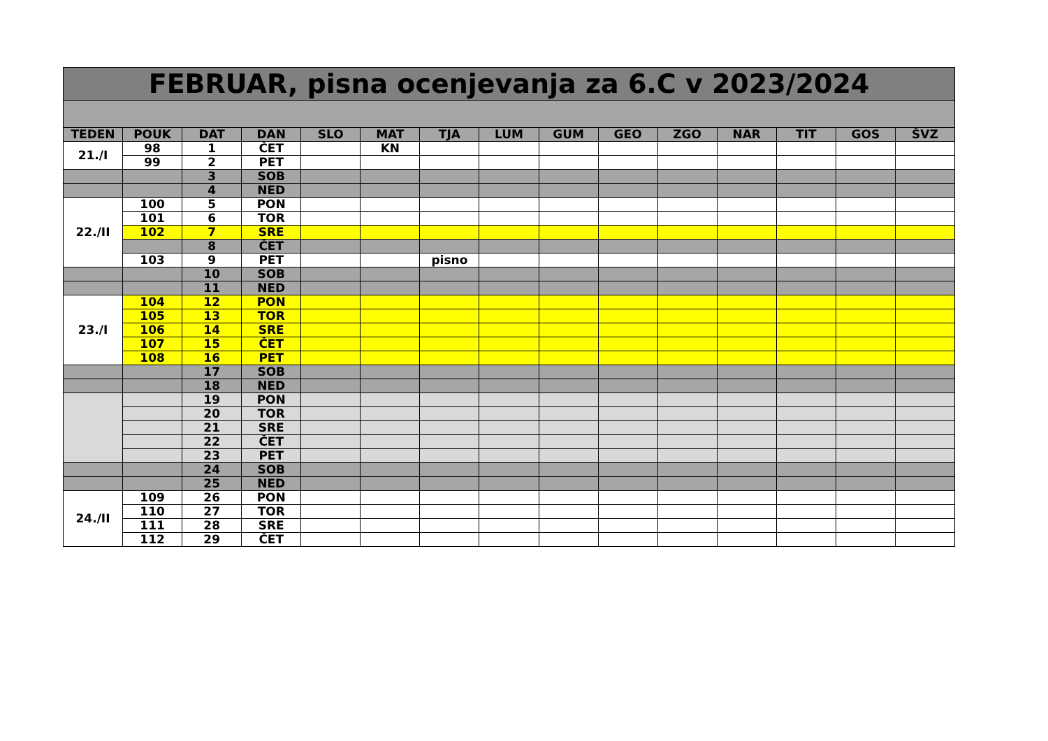| FEBRUAR, pisna ocenjevanja za 6.C v 2023/2024 | | | | | | | | | | | | | | |
| TEDEN | POUK | DAT | DAN | SLO | MAT | TJA | LUM | GUM | GEO | ZGO | NAR | TIT | GOS | ŠVZ |
| 21./I | 98 | 1 | ČET | | KN | | | | | | | | | |
| | 99 | 2 | PET | | | | | | | | | | | |
| | | 3 | SOB | | | | | | | | | | | |
| | | 4 | NED | | | | | | | | | | | |
| 22./II | 100 | 5 | PON | | | | | | | | | | | |
| | 101 | 6 | TOR | | | | | | | | | | | |
| | 102 | 7 | SRE | | | | | | | | | | | |
| | | 8 | ČET | | | | | | | | | | | |
| | 103 | 9 | PET | | | pisno | | | | | | | | |
| | | 10 | SOB | | | | | | | | | | | |
| | | 11 | NED | | | | | | | | | | | |
| 23./I | 104 | 12 | PON | | | | | | | | | | | |
| | 105 | 13 | TOR | | | | | | | | | | | |
| | 106 | 14 | SRE | | | | | | | | | | | |
| | 107 | 15 | ČET | | | | | | | | | | | |
| | 108 | 16 | PET | | | | | | | | | | | |
| | | 17 | SOB | | | | | | | | | | | |
| | | 18 | NED | | | | | | | | | | | |
| | | 19 | PON | | | | | | | | | | | |
| | | 20 | TOR | | | | | | | | | | | |
| | | 21 | SRE | | | | | | | | | | | |
| | | 22 | ČET | | | | | | | | | | | |
| | | 23 | PET | | | | | | | | | | | |
| | | 24 | SOB | | | | | | | | | | | |
| | | 25 | NED | | | | | | | | | | | |
| 24./II | 109 | 26 | PON | | | | | | | | | | | |
| | 110 | 27 | TOR | | | | | | | | | | | |
| | 111 | 28 | SRE | | | | | | | | | | | |
| | 112 | 29 | ČET | | | | | | | | | | | |